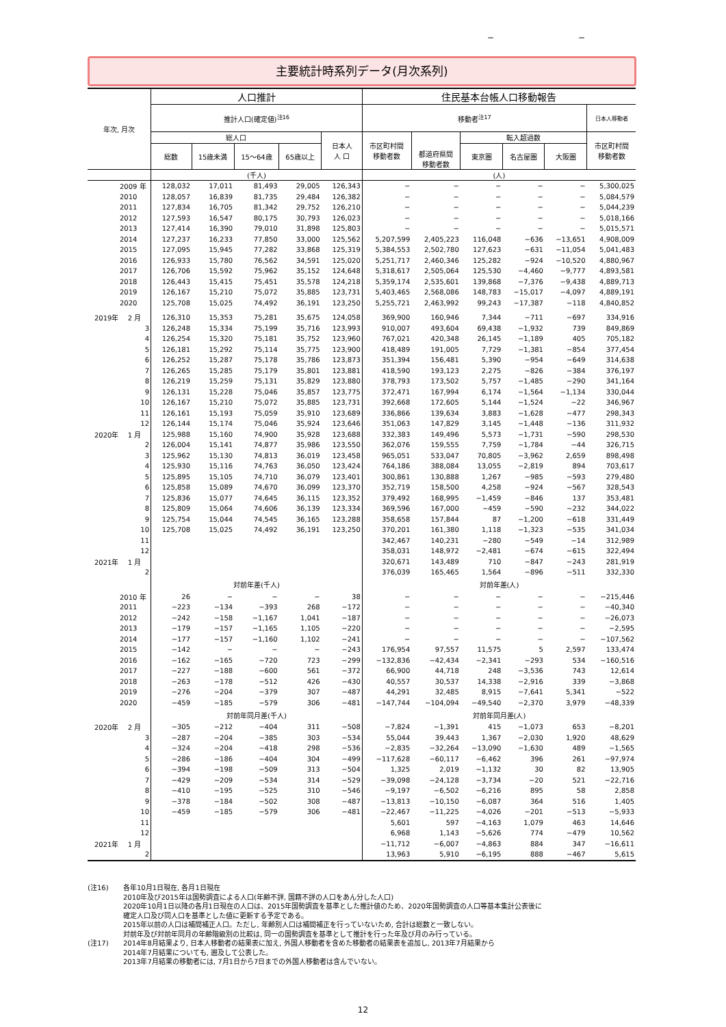− −
主要統計時系列データ(月次系列)
| 年次, 月次 | 人口推計 | | | | | 住民基本台帳人口移動報告 | | | | | |
| --- | --- | --- | --- | --- | --- | --- | --- | --- | --- | --- | --- |
| | 推計人口(確定値)<sup>注16</sup> | | | | | 移動者<sup>注17</sup> | | | | | 日本人移動者 |
| | 総人口 | | | | 日本人 人 口 | 市区町村間 移動者数 | 都道府県間 移動者数 | 転入超過数 | | | 市区町村間 移動者数 |
| | 総数 | 15歳未満 | 15～64歳 | 65歳以上 | | | | 東京圏 | 名古屋圏 | 大阪圏 | |
| | (千人) | | | | | (人) | | | | | |
| 2009 年 | 128,032 | 17,011 | 81,493 | 29,005 | 126,343 | − | − | − | − | − | 5,300,025 |
| 2010 | 128,057 | 16,839 | 81,735 | 29,484 | 126,382 | − | − | − | − | − | 5,084,579 |
| 2011 | 127,834 | 16,705 | 81,342 | 29,752 | 126,210 | − | − | − | − | − | 5,044,239 |
| 2012 | 127,593 | 16,547 | 80,175 | 30,793 | 126,023 | − | − | − | − | − | 5,018,166 |
| 2013 | 127,414 | 16,390 | 79,010 | 31,898 | 125,803 | − | − | − | − | − | 5,015,571 |
| 2014 | 127,237 | 16,233 | 77,850 | 33,000 | 125,562 | 5,207,599 | 2,405,223 | 116,048 | −636 | −13,651 | 4,908,009 |
| 2015 | 127,095 | 15,945 | 77,282 | 33,868 | 125,319 | 5,384,553 | 2,502,780 | 127,623 | −631 | −11,054 | 5,041,483 |
| 2016 | 126,933 | 15,780 | 76,562 | 34,591 | 125,020 | 5,251,717 | 2,460,346 | 125,282 | −924 | −10,520 | 4,880,967 |
| 2017 | 126,706 | 15,592 | 75,962 | 35,152 | 124,648 | 5,318,617 | 2,505,064 | 125,530 | −4,460 | −9,777 | 4,893,581 |
| 2018 | 126,443 | 15,415 | 75,451 | 35,578 | 124,218 | 5,359,174 | 2,535,601 | 139,868 | −7,376 | −9,438 | 4,889,713 |
| 2019 | 126,167 | 15,210 | 75,072 | 35,885 | 123,731 | 5,403,465 | 2,568,086 | 148,783 | −15,017 | −4,097 | 4,889,191 |
| 2020 | 125,708 | 15,025 | 74,492 | 36,191 | 123,250 | 5,255,721 | 2,463,992 | 99,243 | −17,387 | −118 | 4,840,852 |
| 2019年 2 月 | 126,310 | 15,353 | 75,281 | 35,675 | 124,058 | 369,900 | 160,946 | 7,344 | −711 | −697 | 334,916 |
| 3 | 126,248 | 15,334 | 75,199 | 35,716 | 123,993 | 910,007 | 493,604 | 69,438 | −1,932 | 739 | 849,869 |
| 4 | 126,254 | 15,320 | 75,181 | 35,752 | 123,960 | 767,021 | 420,348 | 26,145 | −1,189 | 405 | 705,182 |
| 5 | 126,181 | 15,292 | 75,114 | 35,775 | 123,900 | 418,489 | 191,005 | 7,729 | −1,381 | −854 | 377,454 |
| 6 | 126,252 | 15,287 | 75,178 | 35,786 | 123,873 | 351,394 | 156,481 | 5,390 | −954 | −649 | 314,638 |
| 7 | 126,265 | 15,285 | 75,179 | 35,801 | 123,881 | 418,590 | 193,123 | 2,275 | −826 | −384 | 376,197 |
| 8 | 126,219 | 15,259 | 75,131 | 35,829 | 123,880 | 378,793 | 173,502 | 5,757 | −1,485 | −290 | 341,164 |
| 9 | 126,131 | 15,228 | 75,046 | 35,857 | 123,775 | 372,471 | 167,994 | 6,174 | −1,564 | −1,134 | 330,044 |
| 10 | 126,167 | 15,210 | 75,072 | 35,885 | 123,731 | 392,668 | 172,605 | 5,144 | −1,524 | −22 | 346,967 |
| 11 | 126,161 | 15,193 | 75,059 | 35,910 | 123,689 | 336,866 | 139,634 | 3,883 | −1,628 | −477 | 298,343 |
| 12 | 126,144 | 15,174 | 75,046 | 35,924 | 123,646 | 351,063 | 147,829 | 3,145 | −1,448 | −136 | 311,932 |
| 2020年 1 月 | 125,988 | 15,160 | 74,900 | 35,928 | 123,688 | 332,383 | 149,496 | 5,573 | −1,731 | −590 | 298,530 |
| 2 | 126,004 | 15,141 | 74,877 | 35,986 | 123,550 | 362,076 | 159,555 | 7,759 | −1,784 | −44 | 326,715 |
| 3 | 125,962 | 15,130 | 74,813 | 36,019 | 123,458 | 965,051 | 533,047 | 70,805 | −3,962 | 2,659 | 898,498 |
| 4 | 125,930 | 15,116 | 74,763 | 36,050 | 123,424 | 764,186 | 388,084 | 13,055 | −2,819 | 894 | 703,617 |
| 5 | 125,895 | 15,105 | 74,710 | 36,079 | 123,401 | 300,861 | 130,888 | 1,267 | −985 | −593 | 279,480 |
| 6 | 125,858 | 15,089 | 74,670 | 36,099 | 123,370 | 352,719 | 158,500 | 4,258 | −924 | −567 | 328,543 |
| 7 | 125,836 | 15,077 | 74,645 | 36,115 | 123,352 | 379,492 | 168,995 | −1,459 | −846 | 137 | 353,481 |
| 8 | 125,809 | 15,064 | 74,606 | 36,139 | 123,334 | 369,596 | 167,000 | −459 | −590 | −232 | 344,022 |
| 9 | 125,754 | 15,044 | 74,545 | 36,165 | 123,288 | 358,658 | 157,844 | 87 | −1,200 | −618 | 331,449 |
| 10 | 125,708 | 15,025 | 74,492 | 36,191 | 123,250 | 370,201 | 161,380 | 1,118 | −1,323 | −535 | 341,034 |
| 11 | | | | | | 342,467 | 140,231 | −280 | −549 | −14 | 312,989 |
| 12 | | | | | | 358,031 | 148,972 | −2,481 | −674 | −615 | 322,494 |
| 2021年 1 月 | | | | | | 320,671 | 143,489 | 710 | −847 | −243 | 281,919 |
| 2 | | | | | | 376,039 | 165,465 | 1,564 | −896 | −511 | 332,330 |
| | 対前年差(千人) | | | | | 対前年差(人) | | | | | |
| 2010 年 | 26 | − | − | − | 38 | − | − | − | − | − | −215,446 |
| 2011 | −223 | −134 | −393 | 268 | −172 | − | − | − | − | − | −40,340 |
| 2012 | −242 | −158 | −1,167 | 1,041 | −187 | − | − | − | − | − | −26,073 |
| 2013 | −179 | −157 | −1,165 | 1,105 | −220 | − | − | − | − | − | −2,595 |
| 2014 | −177 | −157 | −1,160 | 1,102 | −241 | − | − | − | − | − | −107,562 |
| 2015 | −142 | − | − | − | −243 | 176,954 | 97,557 | 11,575 | 5 | 2,597 | 133,474 |
| 2016 | −162 | −165 | −720 | 723 | −299 | −132,836 | −42,434 | −2,341 | −293 | 534 | −160,516 |
| 2017 | −227 | −188 | −600 | 561 | −372 | 66,900 | 44,718 | 248 | −3,536 | 743 | 12,614 |
| 2018 | −263 | −178 | −512 | 426 | −430 | 40,557 | 30,537 | 14,338 | −2,916 | 339 | −3,868 |
| 2019 | −276 | −204 | −379 | 307 | −487 | 44,291 | 32,485 | 8,915 | −7,641 | 5,341 | −522 |
| 2020 | −459 | −185 | −579 | 306 | −481 | −147,744 | −104,094 | −49,540 | −2,370 | 3,979 | −48,339 |
| | 対前年同月差(千人) | | | | | 対前年同月差(人) | | | | | |
| 2020年 2 月 | −305 | −212 | −404 | 311 | −508 | −7,824 | −1,391 | 415 | −1,073 | 653 | −8,201 |
| 3 | −287 | −204 | −385 | 303 | −534 | 55,044 | 39,443 | 1,367 | −2,030 | 1,920 | 48,629 |
| 4 | −324 | −204 | −418 | 298 | −536 | −2,835 | −32,264 | −13,090 | −1,630 | 489 | −1,565 |
| 5 | −286 | −186 | −404 | 304 | −499 | −117,628 | −60,117 | −6,462 | 396 | 261 | −97,974 |
| 6 | −394 | −198 | −509 | 313 | −504 | 1,325 | 2,019 | −1,132 | 30 | 82 | 13,905 |
| 7 | −429 | −209 | −534 | 314 | −529 | −39,098 | −24,128 | −3,734 | −20 | 521 | −22,716 |
| 8 | −410 | −195 | −525 | 310 | −546 | −9,197 | −6,502 | −6,216 | 895 | 58 | 2,858 |
| 9 | −378 | −184 | −502 | 308 | −487 | −13,813 | −10,150 | −6,087 | 364 | 516 | 1,405 |
| 10 | −459 | −185 | −579 | 306 | −481 | −22,467 | −11,225 | −4,026 | −201 | −513 | −5,933 |
| 11 | | | | | | 5,601 | 597 | −4,163 | 1,079 | 463 | 14,646 |
| 12 | | | | | | 6,968 | 1,143 | −5,626 | 774 | −479 | 10,562 |
| 2021年 1 月 | | | | | | −11,712 | −6,007 | −4,863 | 884 | 347 | −16,611 |
| 2 | | | | | | 13,963 | 5,910 | −6,195 | 888 | −467 | 5,615 |
(注16) 各年10月1日現在, 各月1日現在
2010年及び2015年は国勢調査による人口(年齢不詳, 国籍不詳の人口をあん分した人口)
2020年10月1日以降の各月1日現在の人口は、2015年国勢調査を基準とした推計値のため、2020年国勢調査の人口等基本集計公表後に
確定人口及び同人口を基準とした値に更新する予定である。
2015年以前の人口は補間補正人口。ただし, 年齢別人口は補間補正を行っていないため, 合計は総数と一致しない。
対前年及び対前年同月の年齢階級別の比較は, 同一の国勢調査を基準として推計を行った年及び月のみ行っている。
(注17) 2014年8月結果より, 日本人移動者の結果表に加え, 外国人移動者を含めた移動者の結果表を追加し, 2013年7月結果から
2014年7月結果についても, 遡及して公表した。
2013年7月結果の移動者には, 7月1日から7日までの外国人移動者は含んでいない。
12